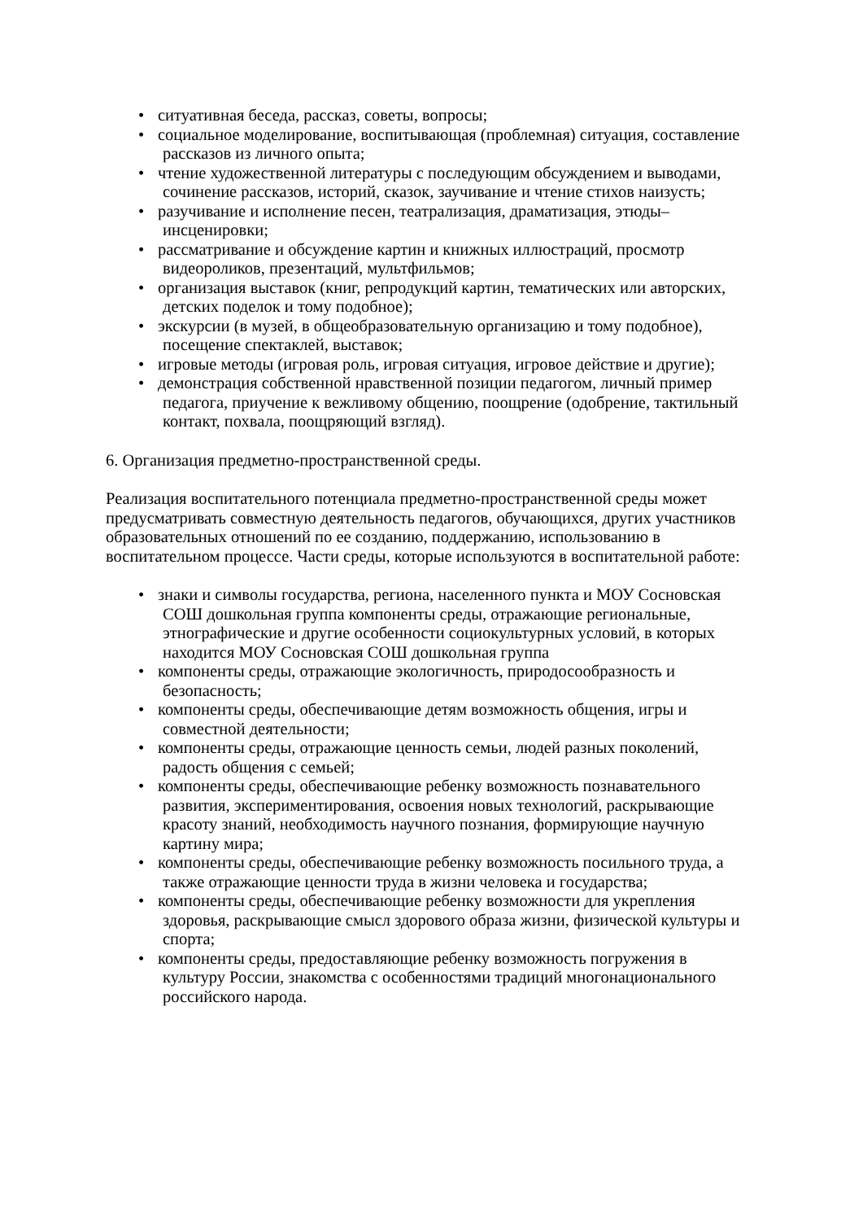• ситуативная беседа, рассказ, советы, вопросы;
• социальное моделирование, воспитывающая (проблемная) ситуация, составление рассказов из личного опыта;
• чтение художественной литературы с последующим обсуждением и выводами, сочинение рассказов, историй, сказок, заучивание и чтение стихов наизусть;
• разучивание и исполнение песен, театрализация, драматизация, этюды–инсценировки;
• рассматривание и обсуждение картин и книжных иллюстраций, просмотр видеороликов, презентаций, мультфильмов;
• организация выставок (книг, репродукций картин, тематических или авторских, детских поделок и тому подобное);
• экскурсии (в музей, в общеобразовательную организацию и тому подобное), посещение спектаклей, выставок;
• игровые методы (игровая роль, игровая ситуация, игровое действие и другие);
• демонстрация собственной нравственной позиции педагогом, личный пример педагога, приучение к вежливому общению, поощрение (одобрение, тактильный контакт, похвала, поощряющий взгляд).
6. Организация предметно-пространственной среды.
Реализация воспитательного потенциала предметно-пространственной среды может предусматривать совместную деятельность педагогов, обучающихся, других участников образовательных отношений по ее созданию, поддержанию, использованию в воспитательном процессе. Части среды, которые используются в воспитательной работе:
• знаки и символы государства, региона, населенного пункта и МОУ Сосновская СОШ дошкольная группа компоненты среды, отражающие региональные, этнографические и другие особенности социокультурных условий, в которых находится МОУ Сосновская СОШ дошкольная группа
• компоненты среды, отражающие экологичность, природосообразность и безопасность;
• компоненты среды, обеспечивающие детям возможность общения, игры и совместной деятельности;
• компоненты среды, отражающие ценность семьи, людей разных поколений, радость общения с семьей;
• компоненты среды, обеспечивающие ребенку возможность познавательного развития, экспериментирования, освоения новых технологий, раскрывающие красоту знаний, необходимость научного познания, формирующие научную картину мира;
• компоненты среды, обеспечивающие ребенку возможность посильного труда, а также отражающие ценности труда в жизни человека и государства;
• компоненты среды, обеспечивающие ребенку возможности для укрепления здоровья, раскрывающие смысл здорового образа жизни, физической культуры и спорта;
• компоненты среды, предоставляющие ребенку возможность погружения в культуру России, знакомства с особенностями традиций многонационального российского народа.